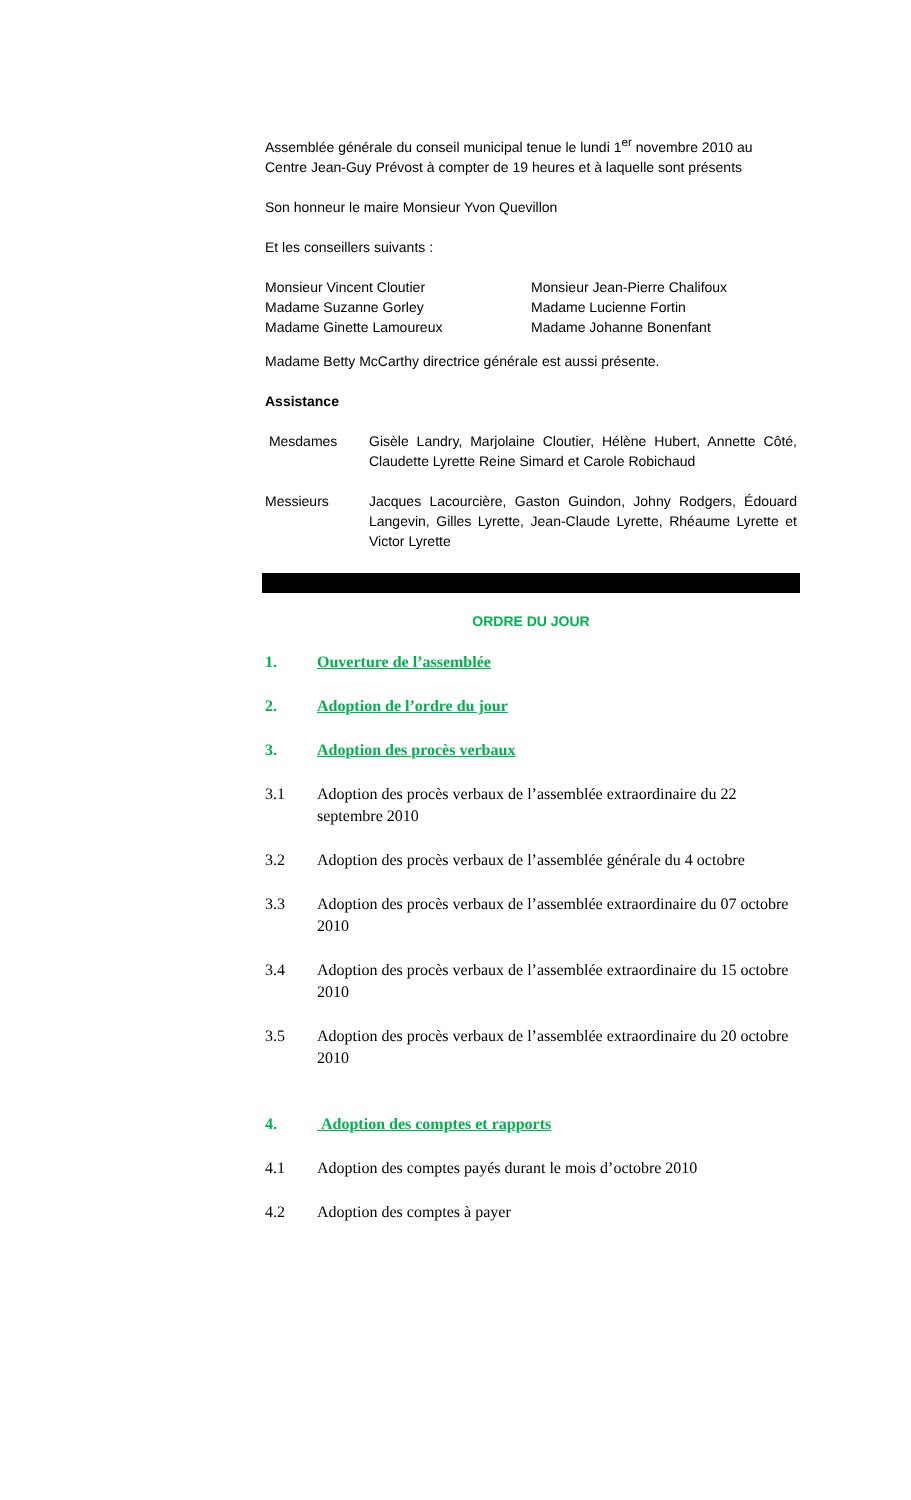Assemblée générale du conseil municipal tenue le lundi 1<sup>er</sup> novembre 2010 au Centre Jean-Guy Prévost à compter de 19 heures et à laquelle sont présents
Son honneur le maire Monsieur Yvon Quevillon
Et les conseillers suivants :
Monsieur Vincent Cloutier
Madame Suzanne Gorley
Madame Ginette Lamoureux
Monsieur Jean-Pierre Chalifoux
Madame Lucienne Fortin
Madame Johanne Bonenfant
Madame Betty McCarthy directrice générale est aussi présente.
Assistance
Mesdames Gisèle Landry, Marjolaine Cloutier, Hélène Hubert, Annette Côté, Claudette Lyrette Reine Simard et Carole Robichaud
Messieurs Jacques Lacourcière, Gaston Guindon, Johny Rodgers, Édouard Langevin, Gilles Lyrette, Jean-Claude Lyrette, Rhéaume Lyrette et Victor Lyrette
ORDRE DU JOUR
1. Ouverture de l’assemblée
2. Adoption de l’ordre du jour
3. Adoption des procès verbaux
3.1 Adoption des procès verbaux de l’assemblée extraordinaire du 22 septembre 2010
3.2 Adoption des procès verbaux de l’assemblée générale du 4 octobre
3.3 Adoption des procès verbaux de l’assemblée extraordinaire du 07 octobre 2010
3.4 Adoption des procès verbaux de l’assemblée extraordinaire du 15 octobre 2010
3.5 Adoption des procès verbaux de l’assemblée extraordinaire du 20 octobre 2010
4. Adoption des comptes et rapports
4.1 Adoption des comptes payés durant le mois d’octobre 2010
4.2 Adoption des comptes à payer